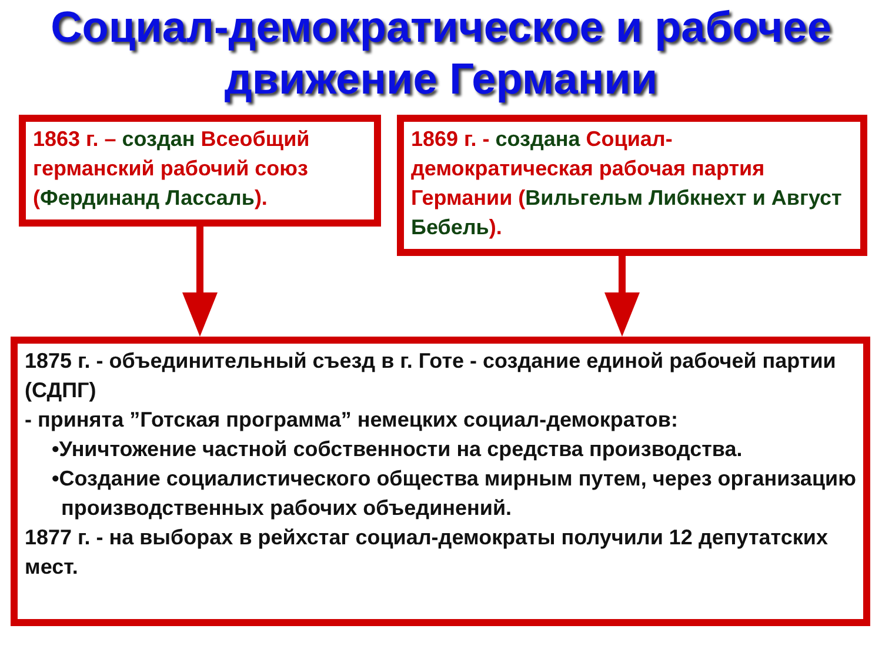Социал-демократическое и рабочее
движение Германии
1863 г. – создан Всеобщий германский рабочий союз (Фердинанд Лассаль).
1869 г. - создана Социал-демократическая рабочая партия Германии (Вильгельм Либкнехт и Август Бебель).
1875 г. - объединительный съезд в г. Готе - создание единой рабочей партии (СДПГ)
- принята ”Готская программа” немецких социал-демократов:
•Уничтожение частной собственности на средства производства.
•Создание социалистического общества мирным путем, через организацию производственных рабочих объединений.
1877 г. - на выборах в рейхстаг социал-демократы получили 12 депутатских мест.